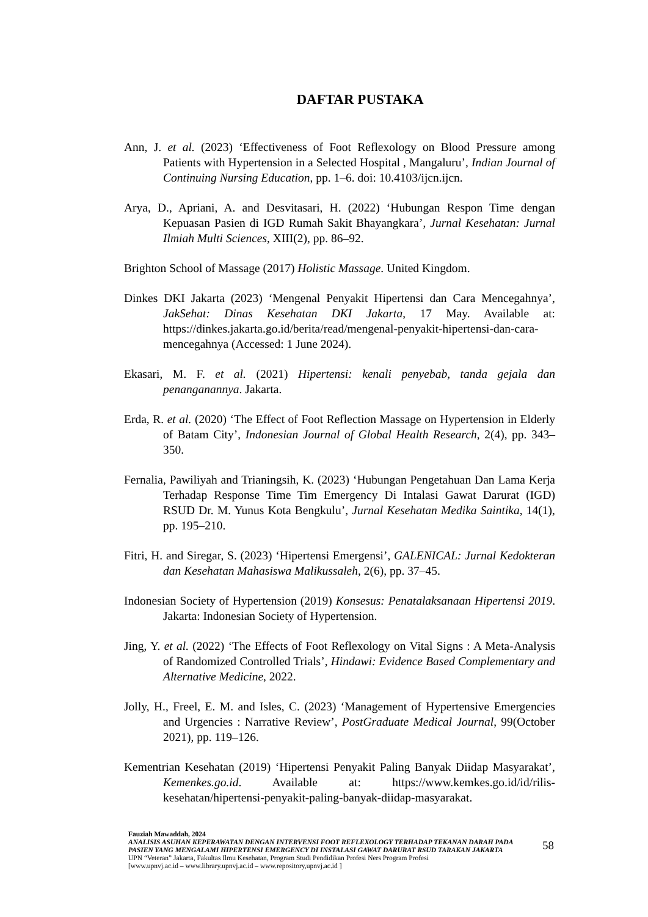DAFTAR PUSTAKA
Ann, J. et al. (2023) ‘Effectiveness of Foot Reflexology on Blood Pressure among Patients with Hypertension in a Selected Hospital , Mangaluru’, Indian Journal of Continuing Nursing Education, pp. 1–6. doi: 10.4103/ijcn.ijcn.
Arya, D., Apriani, A. and Desvitasari, H. (2022) ‘Hubungan Respon Time dengan Kepuasan Pasien di IGD Rumah Sakit Bhayangkara’, Jurnal Kesehatan: Jurnal Ilmiah Multi Sciences, XIII(2), pp. 86–92.
Brighton School of Massage (2017) Holistic Massage. United Kingdom.
Dinkes DKI Jakarta (2023) ‘Mengenal Penyakit Hipertensi dan Cara Mencegahnya’, JakSehat: Dinas Kesehatan DKI Jakarta, 17 May. Available at: https://dinkes.jakarta.go.id/berita/read/mengenal-penyakit-hipertensi-dan-cara-mencegahnya (Accessed: 1 June 2024).
Ekasari, M. F. et al. (2021) Hipertensi: kenali penyebab, tanda gejala dan penanganannya. Jakarta.
Erda, R. et al. (2020) ‘The Effect of Foot Reflection Massage on Hypertension in Elderly of Batam City’, Indonesian Journal of Global Health Research, 2(4), pp. 343–350.
Fernalia, Pawiliyah and Trianingsih, K. (2023) ‘Hubungan Pengetahuan Dan Lama Kerja Terhadap Response Time Tim Emergency Di Intalasi Gawat Darurat (IGD) RSUD Dr. M. Yunus Kota Bengkulu’, Jurnal Kesehatan Medika Saintika, 14(1), pp. 195–210.
Fitri, H. and Siregar, S. (2023) ‘Hipertensi Emergensi’, GALENICAL: Jurnal Kedokteran dan Kesehatan Mahasiswa Malikussaleh, 2(6), pp. 37–45.
Indonesian Society of Hypertension (2019) Konsesus: Penatalaksanaan Hipertensi 2019. Jakarta: Indonesian Society of Hypertension.
Jing, Y. et al. (2022) ‘The Effects of Foot Reflexology on Vital Signs : A Meta-Analysis of Randomized Controlled Trials’, Hindawi: Evidence Based Complementary and Alternative Medicine, 2022.
Jolly, H., Freel, E. M. and Isles, C. (2023) ‘Management of Hypertensive Emergencies and Urgencies : Narrative Review’, PostGraduate Medical Journal, 99(October 2021), pp. 119–126.
Kementrian Kesehatan (2019) ‘Hipertensi Penyakit Paling Banyak Diidap Masyarakat’, Kemenkes.go.id. Available at: https://www.kemkes.go.id/id/rilis-kesehatan/hipertensi-penyakit-paling-banyak-diidap-masyarakat.
Fauziah Mawaddah, 2024
ANALISIS ASUHAN KEPERAWATAN DENGAN INTERVENSI FOOT REFLEXOLOGY TERHADAP TEKANAN DARAH PADA PASIEN YANG MENGALAMI HIPERTENSI EMERGENCY DI INSTALASI GAWAT DARURAT RSUD TARAKAN JAKARTA
UPN “Veteran” Jakarta, Fakultas Ilmu Kesehatan, Program Studi Pendidikan Profesi Ners Program Profesi
[www.upnvj.ac.id – www.library.upnvj.ac.id – www.repository,upnvj.ac.id ]
58